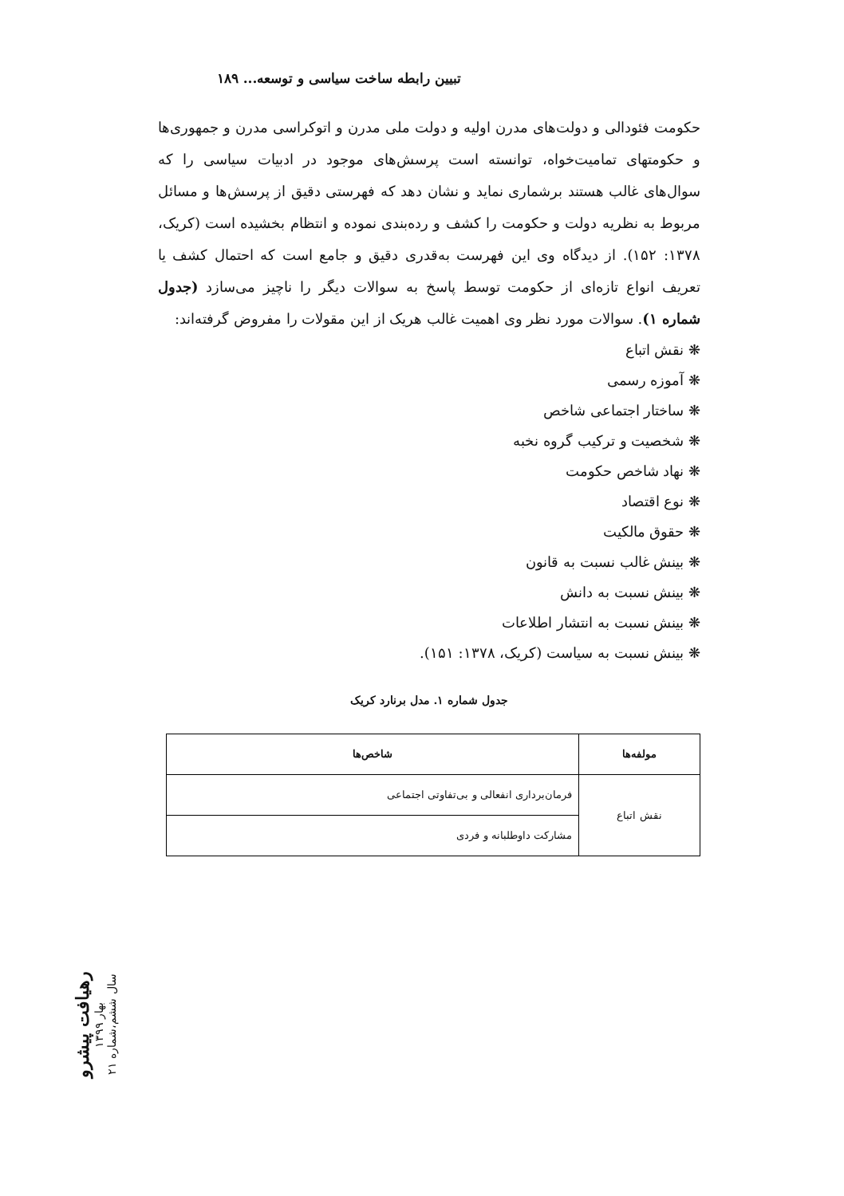تبیین رابطه ساخت سیاسی و توسعه... ۱۸۹
حکومت فئودالی و دولت‌های مدرن اولیه و دولت ملی مدرن و اتوکراسی مدرن و جمهوری‌ها و حکومتهای تمامیت‌خواه، توانسته است پرسش‌های موجود در ادبیات سیاسی را که سوال‌های غالب هستند برشماری نماید و نشان دهد که فهرستی دقیق از پرسش‌ها و مسائل مربوط به نظریه دولت و حکومت را کشف و رده‌بندی نموده و انتظام بخشیده است (کریک، ۱۳۷۸: ۱۵۲). از دیدگاه وی این فهرست به‌قدری دقیق و جامع است که احتمال کشف یا تعریف انواع تازه‌ای از حکومت توسط پاسخ به سوالات دیگر را ناچیز می‌سازد (جدول شماره ۱). سوالات مورد نظر وی اهمیت غالب هریک از این مقولات را مفروض گرفته‌اند:
❋ نقش اتباع
❋ آموزه رسمی
❋ ساختار اجتماعی شاخص
❋ شخصیت و ترکیب گروه نخبه
❋ نهاد شاخص حکومت
❋ نوع اقتصاد
❋ حقوق مالکیت
❋ بینش غالب نسبت به قانون
❋ بینش نسبت به دانش
❋ بینش نسبت به انتشار اطلاعات
❋ بینش نسبت به سیاست (کریک، ۱۳۷۸: ۱۵۱).
جدول شماره ۱. مدل برنارد کریک
| مولفه‌ها | شاخص‌ها |
| --- | --- |
| نقش اتباع | فرمان‌برداری انفعالی و بی‌تفاوتی اجتماعی |
| | مشارکت داوطلبانه و فردی |
رهیافت پیشرو
بهار ۱۳۹۹
سال ششم،شماره ۲۱